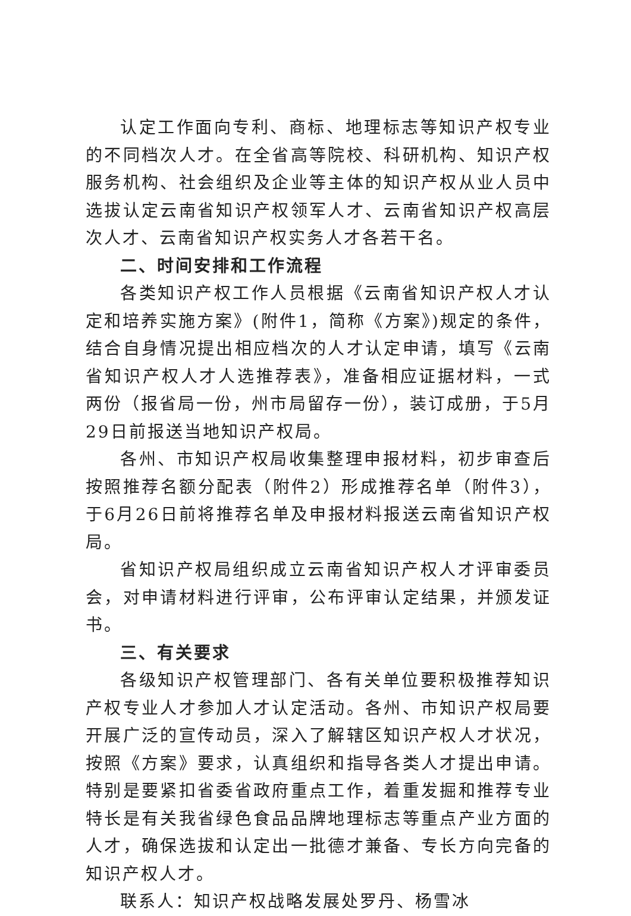认定工作面向专利、商标、地理标志等知识产权专业的不同档次人才。在全省高等院校、科研机构、知识产权服务机构、社会组织及企业等主体的知识产权从业人员中选拔认定云南省知识产权领军人才、云南省知识产权高层次人才、云南省知识产权实务人才各若干名。
二、时间安排和工作流程
各类知识产权工作人员根据《云南省知识产权人才认定和培养实施方案》(附件1，简称《方案》)规定的条件，结合自身情况提出相应档次的人才认定申请，填写《云南省知识产权人才人选推荐表》，准备相应证据材料，一式两份（报省局一份，州市局留存一份），装订成册，于5月29日前报送当地知识产权局。
各州、市知识产权局收集整理申报材料，初步审查后按照推荐名额分配表（附件2）形成推荐名单（附件3），于6月26日前将推荐名单及申报材料报送云南省知识产权局。
省知识产权局组织成立云南省知识产权人才评审委员会，对申请材料进行评审，公布评审认定结果，并颁发证书。
三、有关要求
各级知识产权管理部门、各有关单位要积极推荐知识产权专业人才参加人才认定活动。各州、市知识产权局要开展广泛的宣传动员，深入了解辖区知识产权人才状况，按照《方案》要求，认真组织和指导各类人才提出申请。特别是要紧扣省委省政府重点工作，着重发掘和推荐专业特长是有关我省绿色食品品牌地理标志等重点产业方面的人才，确保选拔和认定出一批德才兼备、专长方向完备的知识产权人才。
联系人：知识产权战略发展处罗丹、杨雪冰